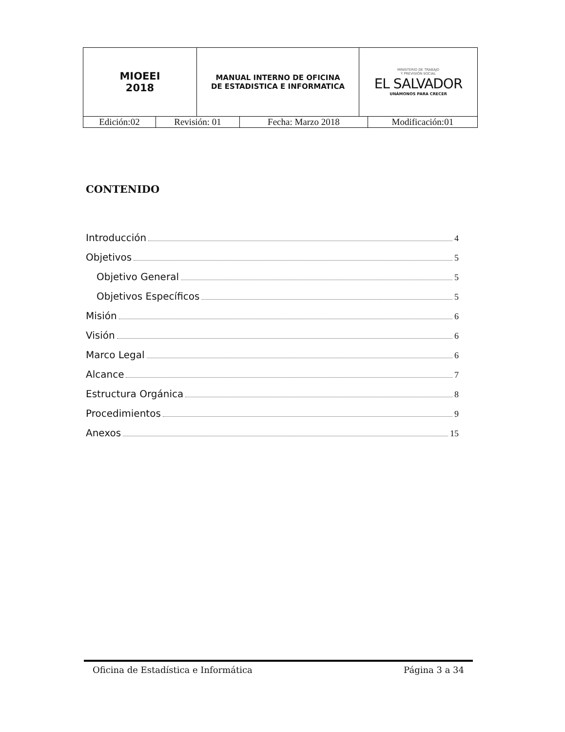| MIOEEI 2018 | MANUAL INTERNO DE OFICINA DE ESTADISTICA E INFORMATICA | MINISTERIO DE TRABAJO Y PREVISIÓN SOCIAL EL SALVADOR UNÁMONOS PARA CRECER |
| Edición:02 | Revisión: 01 | Fecha: Marzo 2018 | Modificación:01 |
CONTENIDO
Introducción 4
Objetivos 5
Objetivo General 5
Objetivos Específicos 5
Misión 6
Visión 6
Marco Legal 6
Alcance 7
Estructura Orgánica 8
Procedimientos 9
Anexos 15
Oficina de Estadística e Informática Página 3 a 34